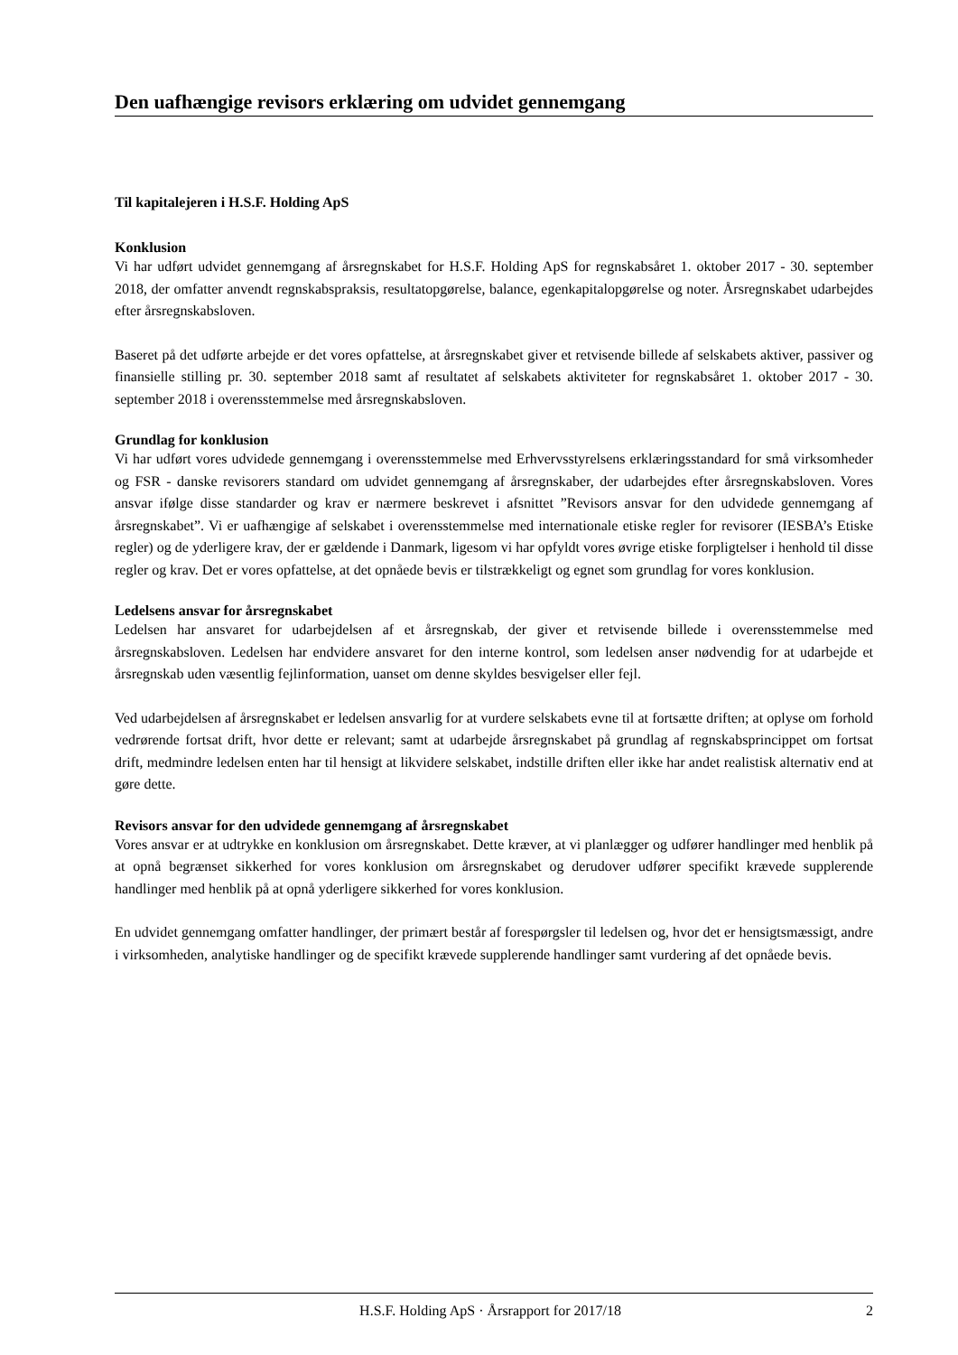Den uafhængige revisors erklæring om udvidet gennemgang
Til kapitalejeren i H.S.F. Holding ApS
Konklusion
Vi har udført udvidet gennemgang af årsregnskabet for H.S.F. Holding ApS for regnskabsåret 1. oktober 2017 - 30. september 2018, der omfatter anvendt regnskabspraksis, resultatopgørelse, balance, egenkapitalopgørelse og noter. Årsregnskabet udarbejdes efter årsregnskabsloven.
Baseret på det udførte arbejde er det vores opfattelse, at årsregnskabet giver et retvisende billede af selskabets aktiver, passiver og finansielle stilling pr. 30. september 2018 samt af resultatet af selskabets aktiviteter for regnskabsåret 1. oktober 2017 - 30. september 2018 i overensstemmelse med årsregnskabsloven.
Grundlag for konklusion
Vi har udført vores udvidede gennemgang i overensstemmelse med Erhvervsstyrelsens erklæringsstandard for små virksomheder og FSR - danske revisorers standard om udvidet gennemgang af årsregnskaber, der udarbejdes efter årsregnskabsloven. Vores ansvar ifølge disse standarder og krav er nærmere beskrevet i afsnittet ”Revisors ansvar for den udvidede gennemgang af årsregnskabet”. Vi er uafhængige af selskabet i overensstemmelse med internationale etiske regler for revisorer (IESBA’s Etiske regler) og de yderligere krav, der er gældende i Danmark, ligesom vi har opfyldt vores øvrige etiske forpligtelser i henhold til disse regler og krav. Det er vores opfattelse, at det opnåede bevis er tilstrækkeligt og egnet som grundlag for vores konklusion.
Ledelsens ansvar for årsregnskabet
Ledelsen har ansvaret for udarbejdelsen af et årsregnskab, der giver et retvisende billede i overensstemmelse med årsregnskabsloven. Ledelsen har endvidere ansvaret for den interne kontrol, som ledelsen anser nødvendig for at udarbejde et årsregnskab uden væsentlig fejlinformation, uanset om denne skyldes besvigelser eller fejl.
Ved udarbejdelsen af årsregnskabet er ledelsen ansvarlig for at vurdere selskabets evne til at fortsætte driften; at oplyse om forhold vedrørende fortsat drift, hvor dette er relevant; samt at udarbejde årsregnskabet på grundlag af regnskabsprincippet om fortsat drift, medmindre ledelsen enten har til hensigt at likvidere selskabet, indstille driften eller ikke har andet realistisk alternativ end at gøre dette.
Revisors ansvar for den udvidede gennemgang af årsregnskabet
Vores ansvar er at udtrykke en konklusion om årsregnskabet. Dette kræver, at vi planlægger og udfører handlinger med henblik på at opnå begrænset sikkerhed for vores konklusion om årsregnskabet og derudover udfører specifikt krævede supplerende handlinger med henblik på at opnå yderligere sikkerhed for vores konklusion.
En udvidet gennemgang omfatter handlinger, der primært består af forespørgsler til ledelsen og, hvor det er hensigtsmæssigt, andre i virksomheden, analytiske handlinger og de specifikt krævede supplerende handlinger samt vurdering af det opnåede bevis.
H.S.F. Holding ApS · Årsrapport for 2017/18 2